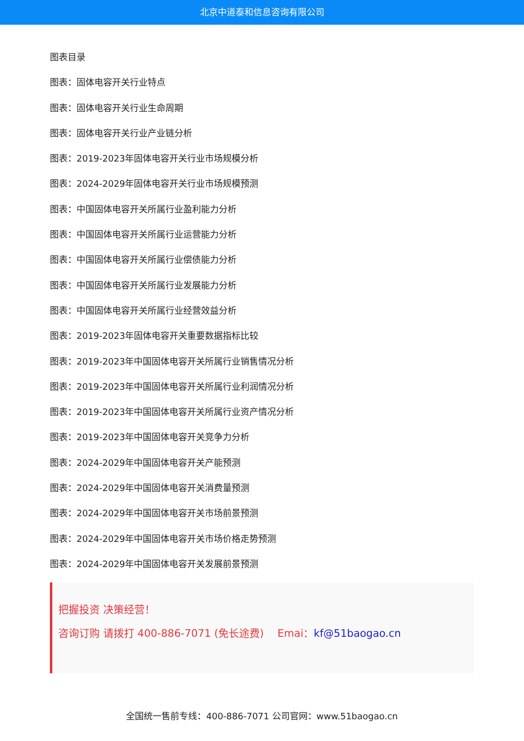北京中道泰和信息咨询有限公司
图表目录
图表：固体电容开关行业特点
图表：固体电容开关行业生命周期
图表：固体电容开关行业产业链分析
图表：2019-2023年固体电容开关行业市场规模分析
图表：2024-2029年固体电容开关行业市场规模预测
图表：中国固体电容开关所属行业盈利能力分析
图表：中国固体电容开关所属行业运营能力分析
图表：中国固体电容开关所属行业偿债能力分析
图表：中国固体电容开关所属行业发展能力分析
图表：中国固体电容开关所属行业经营效益分析
图表：2019-2023年固体电容开关重要数据指标比较
图表：2019-2023年中国固体电容开关所属行业销售情况分析
图表：2019-2023年中国固体电容开关所属行业利润情况分析
图表：2019-2023年中国固体电容开关所属行业资产情况分析
图表：2019-2023年中国固体电容开关竞争力分析
图表：2024-2029年中国固体电容开关产能预测
图表：2024-2029年中国固体电容开关消费量预测
图表：2024-2029年中国固体电容开关市场前景预测
图表：2024-2029年中国固体电容开关市场价格走势预测
图表：2024-2029年中国固体电容开关发展前景预测
把握投资 决策经营！
咨询订购 请拨打 400-886-7071 (免长途费)　 Emai：kf@51baogao.cn
全国统一售前专线：400-886-7071 公司官网：www.51baogao.cn